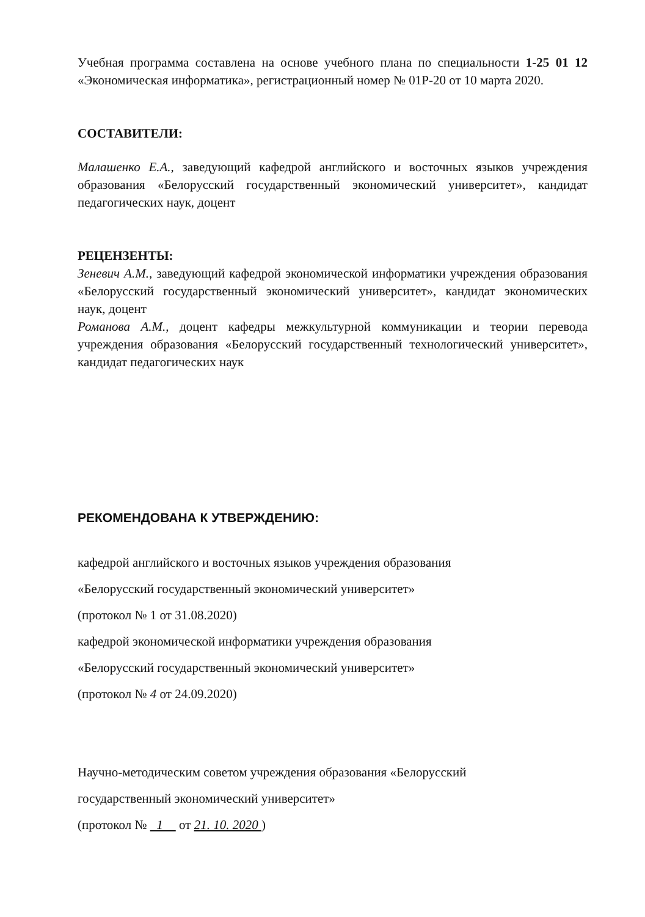Учебная программа составлена на основе учебного плана по специальности 1-25 01 12 «Экономическая информатика», регистрационный номер № 01Р-20 от 10 марта 2020.
СОСТАВИТЕЛИ:
Малашенко Е.А., заведующий кафедрой английского и восточных языков учреждения образования «Белорусский государственный экономический университет», кандидат педагогических наук, доцент
РЕЦЕНЗЕНТЫ:
Зеневич А.М., заведующий кафедрой экономической информатики учреждения образования «Белорусский государственный экономический университет», кандидат экономических наук, доцент
Романова А.М., доцент кафедры межкультурной коммуникации и теории перевода учреждения образования «Белорусский государственный технологический университет», кандидат педагогических наук
РЕКОМЕНДОВАНА К УТВЕРЖДЕНИЮ:
кафедрой английского и восточных языков учреждения образования
«Белорусский государственный экономический университет»
(протокол № 1 от 31.08.2020)
кафедрой экономической информатики учреждения образования
«Белорусский государственный экономический университет»
(протокол № 4 от 24.09.2020)
Научно-методическим советом учреждения образования «Белорусский
государственный экономический университет»
(протокол № 1 от 21. 10. 2020 )